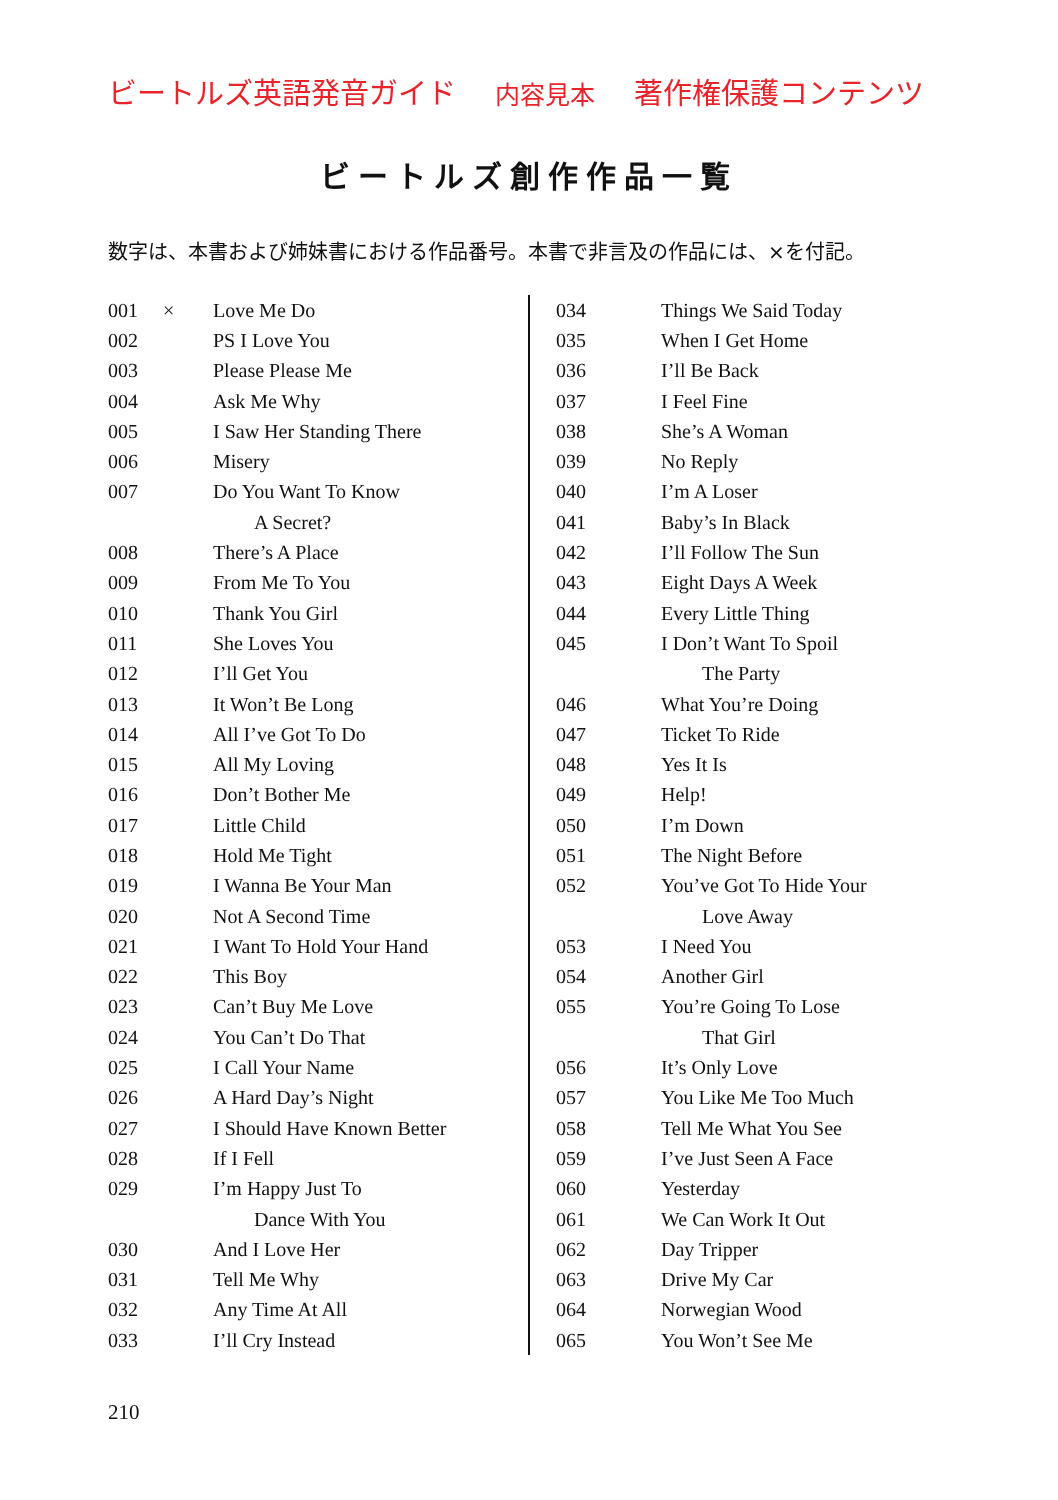ビートルズ英語発音ガイド 内容見本 著作権保護コンテンツ
ビートルズ創作作品一覧
数字は、本書および姉妹書における作品番号。本書で非言及の作品には、×を付記。
| 001 | × | Love Me Do |
| 002 | | PS I Love You |
| 003 | | Please Please Me |
| 004 | | Ask Me Why |
| 005 | | I Saw Her Standing There |
| 006 | | Misery |
| 007 | | Do You Want To Know |
| | | A Secret? |
| 008 | | There’s A Place |
| 009 | | From Me To You |
| 010 | | Thank You Girl |
| 011 | | She Loves You |
| 012 | | I’ll Get You |
| 013 | | It Won’t Be Long |
| 014 | | All I’ve Got To Do |
| 015 | | All My Loving |
| 016 | | Don’t Bother Me |
| 017 | | Little Child |
| 018 | | Hold Me Tight |
| 019 | | I Wanna Be Your Man |
| 020 | | Not A Second Time |
| 021 | | I Want To Hold Your Hand |
| 022 | | This Boy |
| 023 | | Can’t Buy Me Love |
| 024 | | You Can’t Do That |
| 025 | | I Call Your Name |
| 026 | | A Hard Day’s Night |
| 027 | | I Should Have Known Better |
| 028 | | If I Fell |
| 029 | | I’m Happy Just To |
| | | Dance With You |
| 030 | | And I Love Her |
| 031 | | Tell Me Why |
| 032 | | Any Time At All |
| 033 | | I’ll Cry Instead |
| 034 | | Things We Said Today |
| 035 | | When I Get Home |
| 036 | | I’ll Be Back |
| 037 | | I Feel Fine |
| 038 | | She’s A Woman |
| 039 | | No Reply |
| 040 | | I’m A Loser |
| 041 | | Baby’s In Black |
| 042 | | I’ll Follow The Sun |
| 043 | | Eight Days A Week |
| 044 | | Every Little Thing |
| 045 | | I Don’t Want To Spoil |
| | | The Party |
| 046 | | What You’re Doing |
| 047 | | Ticket To Ride |
| 048 | | Yes It Is |
| 049 | | Help! |
| 050 | | I’m Down |
| 051 | | The Night Before |
| 052 | | You’ve Got To Hide Your |
| | | Love Away |
| 053 | | I Need You |
| 054 | | Another Girl |
| 055 | | You’re Going To Lose |
| | | That Girl |
| 056 | | It’s Only Love |
| 057 | | You Like Me Too Much |
| 058 | | Tell Me What You See |
| 059 | | I’ve Just Seen A Face |
| 060 | | Yesterday |
| 061 | | We Can Work It Out |
| 062 | | Day Tripper |
| 063 | | Drive My Car |
| 064 | | Norwegian Wood |
| 065 | | You Won’t See Me |
210